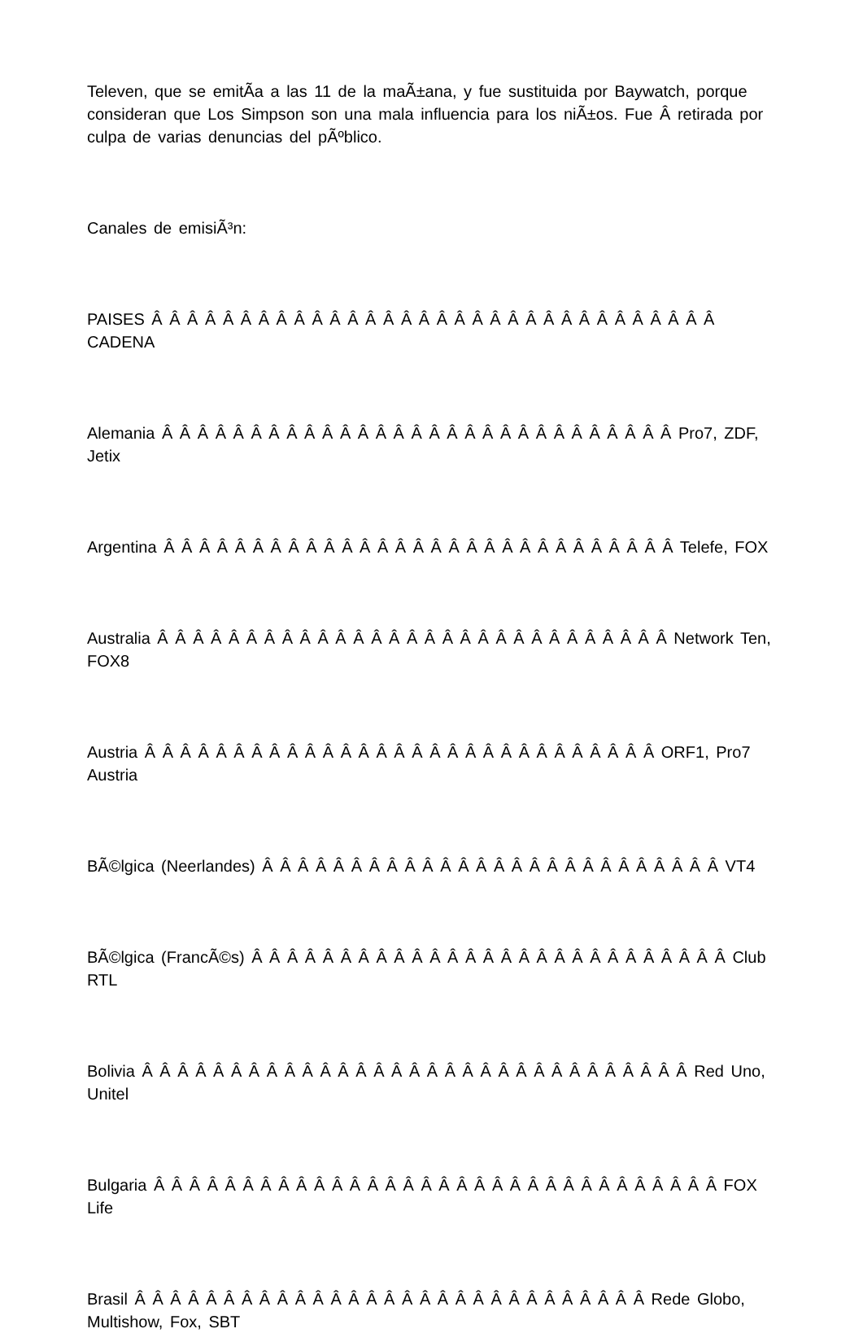Televen, que se emitÃ­a a las 11 de la maÃ±ana, y fue sustituida por Baywatch, porque consideran que Los Simpson son una mala influencia para los niÃ±os. Fue Â retirada por culpa de varias denuncias del pÃºblico.
Canales de emisiÃ³n:
PAISES Â Â Â Â Â Â Â Â Â Â Â Â Â Â Â Â Â Â Â Â Â Â Â Â Â Â Â Â Â Â Â Â CADENA
Alemania Â Â Â Â Â Â Â Â Â Â Â Â Â Â Â Â Â Â Â Â Â Â Â Â Â Â Â Â Â Pro7, ZDF, Jetix
Argentina Â Â Â Â Â Â Â Â Â Â Â Â Â Â Â Â Â Â Â Â Â Â Â Â Â Â Â Â Â Telefe, FOX
Australia Â Â Â Â Â Â Â Â Â Â Â Â Â Â Â Â Â Â Â Â Â Â Â Â Â Â Â Â Â Network Ten, FOX8
Austria Â Â Â Â Â Â Â Â Â Â Â Â Â Â Â Â Â Â Â Â Â Â Â Â Â Â Â Â Â ORF1, Pro7 Austria
BÃ©lgica (Neerlandes) Â Â Â Â Â Â Â Â Â Â Â Â Â Â Â Â Â Â Â Â Â Â Â Â Â Â VT4
BÃ©lgica (FrancÃ©s) Â Â Â Â Â Â Â Â Â Â Â Â Â Â Â Â Â Â Â Â Â Â Â Â Â Â Â Club RTL
Bolivia Â Â Â Â Â Â Â Â Â Â Â Â Â Â Â Â Â Â Â Â Â Â Â Â Â Â Â Â Â Â Â Red Uno, Unitel
Bulgaria Â Â Â Â Â Â Â Â Â Â Â Â Â Â Â Â Â Â Â Â Â Â Â Â Â Â Â Â Â Â Â Â FOX Life
Brasil Â Â Â Â Â Â Â Â Â Â Â Â Â Â Â Â Â Â Â Â Â Â Â Â Â Â Â Â Â Rede Globo, Multishow, Fox, SBT